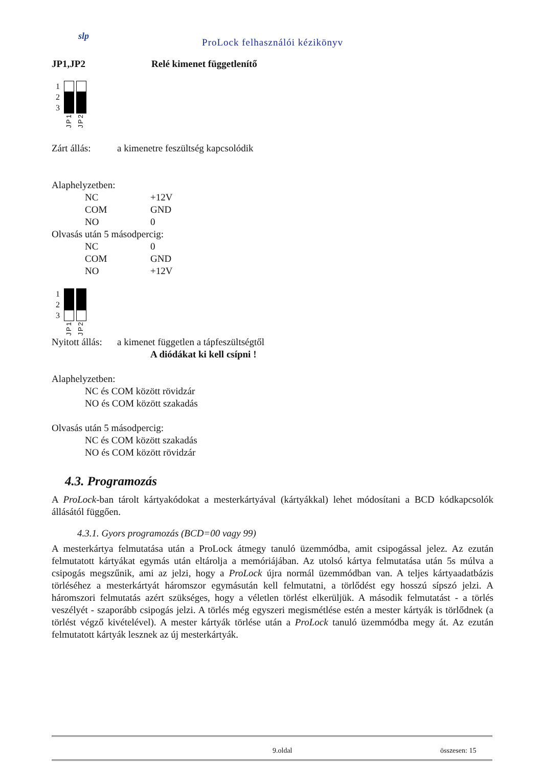slp
ProLock felhasználói kézikönyv
JP1,JP2 Relé kimenet függetlenítő
1
2
3
JP1 JP2
Zárt állás: a kimenetre feszültség kapcsolódik
Alaphelyzetben:
NC +12V
COM GND
NO 0
Olvasás után 5 másodpercig:
NC 0
COM GND
NO +12V
1
2
3
JP1 JP2
Nyitott állás: a kimenet független a tápfeszültségtől
A diódákat ki kell csípni !
Alaphelyzetben:
NC és COM között rövidzár
NO és COM között szakadás
Olvasás után 5 másodpercig:
NC és COM között szakadás
NO és COM között rövidzár
4.3. Programozás
A ProLock-ban tárolt kártyakódokat a mesterkártyával (kártyákkal) lehet módosítani a BCD kódkapcsolók állásától függően.
4.3.1. Gyors programozás (BCD=00 vagy 99)
A mesterkártya felmutatása után a ProLock átmegy tanuló üzemmódba, amit csipogással jelez. Az ezután felmutatott kártyákat egymás után eltárolja a memóriájában. Az utolsó kártya felmutatása után 5s múlva a csipogás megszűnik, ami az jelzi, hogy a ProLock újra normál üzemmódban van. A teljes kártyaadatbázis törléséhez a mesterkártyát háromszor egymásután kell felmutatni, a törlődést egy hosszú sípszó jelzi. A háromszori felmutatás azért szükséges, hogy a véletlen törlést elkerüljük. A második felmutatást - a törlés veszélyét - szaporább csipogás jelzi. A törlés még egyszeri megismétlése estén a mester kártyák is törlődnek (a törlést végző kivételével). A mester kártyák törlése után a ProLock tanuló üzemmódba megy át. Az ezután felmutatott kártyák lesznek az új mesterkártyák.
9.oldal összesen: 15